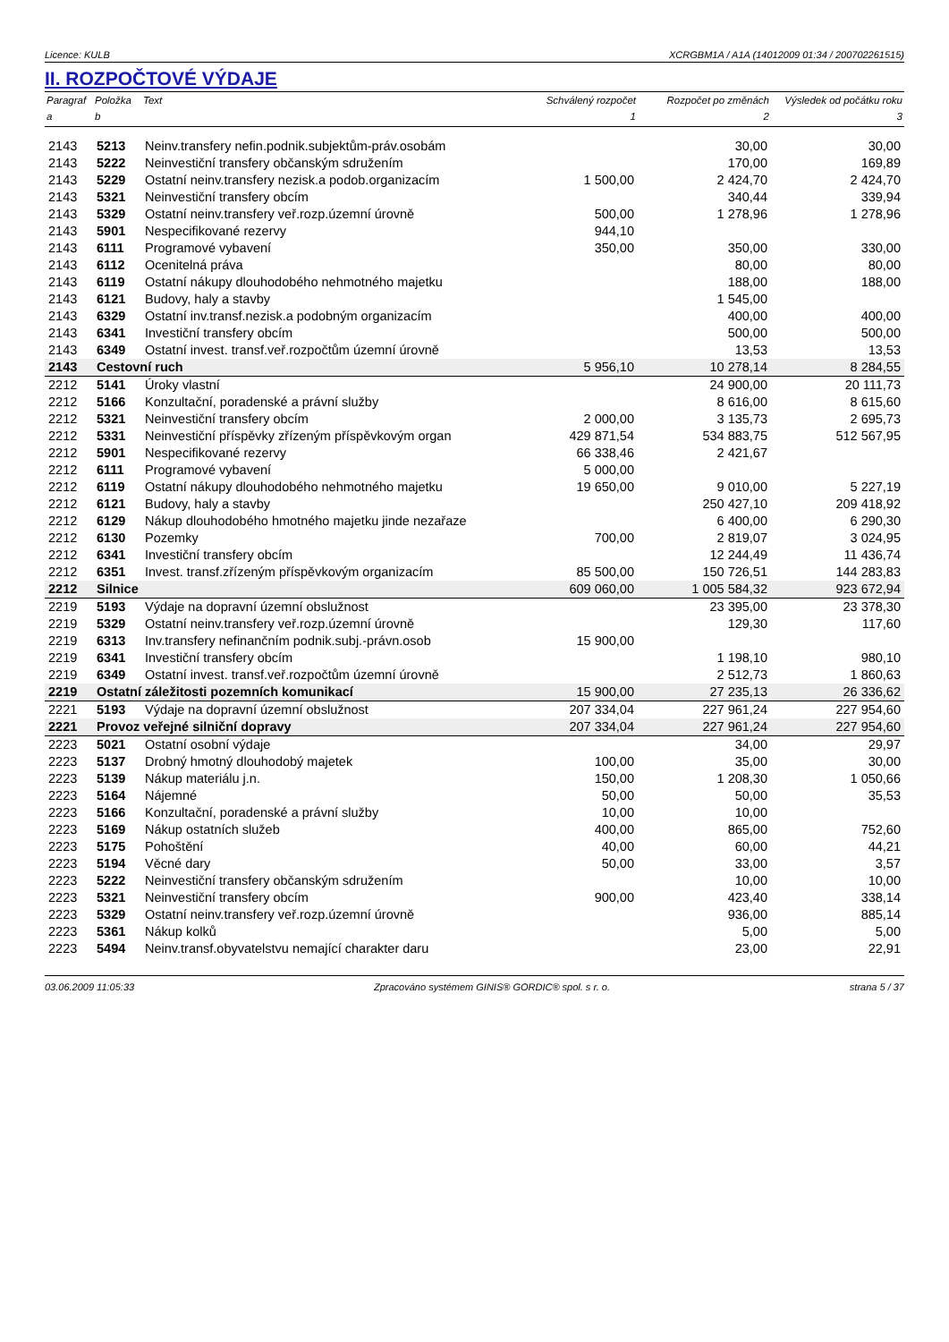Licence: KULB XCRGBM1A / A1A (14012009 01:34 / 200702261515)
II. ROZPOČTOVÉ VÝDAJE
| Paragraf | Položka | Text | Schválený rozpočet | Rozpočet po změnách | Výsledek od počátku roku |
| --- | --- | --- | --- | --- | --- |
| a | b | | 1 | 2 | 3 |
| 2143 | 5213 | Neinv.transfery nefin.podnik.subjektům-práv.osobám | | 30,00 | 30,00 |
| 2143 | 5222 | Neinvestiční transfery občanským sdružením | | 170,00 | 169,89 |
| 2143 | 5229 | Ostatní neinv.transfery nezisk.a podob.organizacím | 1 500,00 | 2 424,70 | 2 424,70 |
| 2143 | 5321 | Neinvestiční transfery obcím | | 340,44 | 339,94 |
| 2143 | 5329 | Ostatní neinv.transfery veř.rozp.územní úrovně | 500,00 | 1 278,96 | 1 278,96 |
| 2143 | 5901 | Nespecifikované rezervy | 944,10 | | |
| 2143 | 6111 | Programové vybavení | 350,00 | 350,00 | 330,00 |
| 2143 | 6112 | Ocenitelná práva | | 80,00 | 80,00 |
| 2143 | 6119 | Ostatní nákupy dlouhodobého nehmotného majetku | | 188,00 | 188,00 |
| 2143 | 6121 | Budovy, haly a stavby | | 1 545,00 | |
| 2143 | 6329 | Ostatní inv.transf.nezisk.a podobným organizacím | | 400,00 | 400,00 |
| 2143 | 6341 | Investiční transfery obcím | | 500,00 | 500,00 |
| 2143 | 6349 | Ostatní invest. transf.veř.rozpočtům územní úrovně | | 13,53 | 13,53 |
| 2143 | Cestovní ruch | | 5 956,10 | 10 278,14 | 8 284,55 |
| 2212 | 5141 | Úroky vlastní | | 24 900,00 | 20 111,73 |
| 2212 | 5166 | Konzultační, poradenské a právní služby | | 8 616,00 | 8 615,60 |
| 2212 | 5321 | Neinvestiční transfery obcím | 2 000,00 | 3 135,73 | 2 695,73 |
| 2212 | 5331 | Neinvestiční příspěvky zřízeným příspěvkovým organ | 429 871,54 | 534 883,75 | 512 567,95 |
| 2212 | 5901 | Nespecifikované rezervy | 66 338,46 | 2 421,67 | |
| 2212 | 6111 | Programové vybavení | 5 000,00 | | |
| 2212 | 6119 | Ostatní nákupy dlouhodobého nehmotného majetku | 19 650,00 | 9 010,00 | 5 227,19 |
| 2212 | 6121 | Budovy, haly a stavby | | 250 427,10 | 209 418,92 |
| 2212 | 6129 | Nákup dlouhodobého hmotného majetku jinde nezařaze | | 6 400,00 | 6 290,30 |
| 2212 | 6130 | Pozemky | 700,00 | 2 819,07 | 3 024,95 |
| 2212 | 6341 | Investiční transfery obcím | | 12 244,49 | 11 436,74 |
| 2212 | 6351 | Invest. transf.zřízeným příspěvkovým organizacím | 85 500,00 | 150 726,51 | 144 283,83 |
| 2212 | Silnice | | 609 060,00 | 1 005 584,32 | 923 672,94 |
| 2219 | 5193 | Výdaje na dopravní územní obslužnost | | 23 395,00 | 23 378,30 |
| 2219 | 5329 | Ostatní neinv.transfery veř.rozp.územní úrovně | | 129,30 | 117,60 |
| 2219 | 6313 | Inv.transfery nefinančním podnik.subj.-právn.osob | 15 900,00 | | |
| 2219 | 6341 | Investiční transfery obcím | | 1 198,10 | 980,10 |
| 2219 | 6349 | Ostatní invest. transf.veř.rozpočtům územní úrovně | | 2 512,73 | 1 860,63 |
| 2219 | Ostatní záležitosti pozemních komunikací | | 15 900,00 | 27 235,13 | 26 336,62 |
| 2221 | 5193 | Výdaje na dopravní územní obslužnost | 207 334,04 | 227 961,24 | 227 954,60 |
| 2221 | Provoz veřejné silniční dopravy | | 207 334,04 | 227 961,24 | 227 954,60 |
| 2223 | 5021 | Ostatní osobní výdaje | | 34,00 | 29,97 |
| 2223 | 5137 | Drobný hmotný dlouhodobý majetek | 100,00 | 35,00 | 30,00 |
| 2223 | 5139 | Nákup materiálu j.n. | 150,00 | 1 208,30 | 1 050,66 |
| 2223 | 5164 | Nájemné | 50,00 | 50,00 | 35,53 |
| 2223 | 5166 | Konzultační, poradenské a právní služby | 10,00 | 10,00 | |
| 2223 | 5169 | Nákup ostatních služeb | 400,00 | 865,00 | 752,60 |
| 2223 | 5175 | Pohoštění | 40,00 | 60,00 | 44,21 |
| 2223 | 5194 | Věcné dary | 50,00 | 33,00 | 3,57 |
| 2223 | 5222 | Neinvestiční transfery občanským sdružením | | 10,00 | 10,00 |
| 2223 | 5321 | Neinvestiční transfery obcím | 900,00 | 423,40 | 338,14 |
| 2223 | 5329 | Ostatní neinv.transfery veř.rozp.územní úrovně | | 936,00 | 885,14 |
| 2223 | 5361 | Nákup kolků | | 5,00 | 5,00 |
| 2223 | 5494 | Neinv.transf.obyvatelstvu nemající charakter daru | | 23,00 | 22,91 |
03.06.2009 11:05:33 Zpracováno systémem GINIS® GORDIC® spol. s r. o. strana 5 / 37